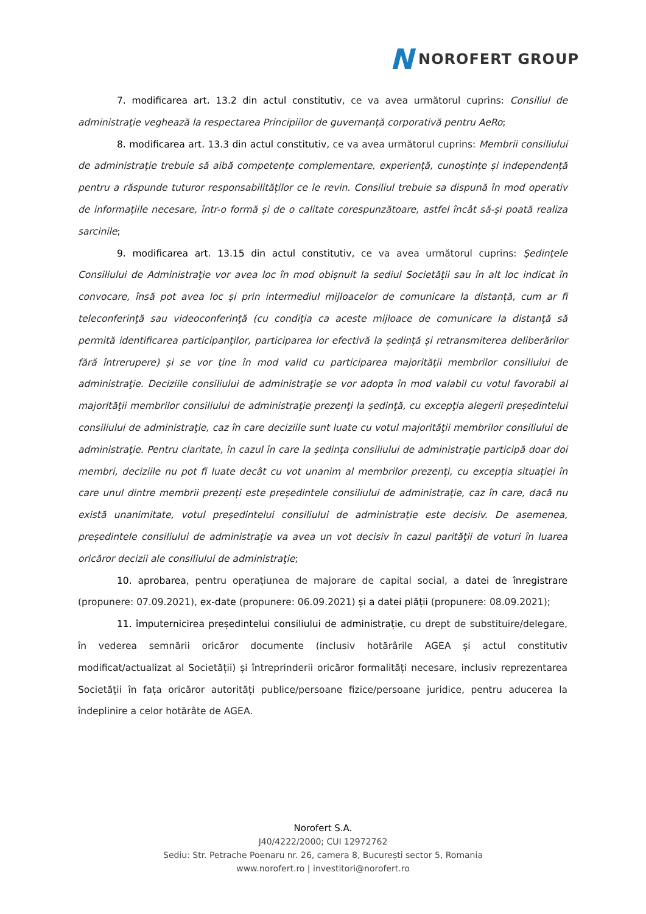N NOROFERT GROUP
7. modificarea art. 13.2 din actul constitutiv, ce va avea următorul cuprins: Consiliul de administraţie veghează la respectarea Principiilor de guvernanță corporativă pentru AeRo;
8. modificarea art. 13.3 din actul constitutiv, ce va avea următorul cuprins: Membrii consiliului de administrație trebuie să aibă competențe complementare, experiență, cunoștințe și independență pentru a răspunde tuturor responsabilităților ce le revin. Consiliul trebuie sa dispună în mod operativ de informațiile necesare, într-o formă și de o calitate corespunzătoare, astfel încât să-și poată realiza sarcinile;
9. modificarea art. 13.15 din actul constitutiv, ce va avea următorul cuprins: Şedinţele Consiliului de Administraţie vor avea loc în mod obișnuit la sediul Societăţii sau în alt loc indicat în convocare, însă pot avea loc și prin intermediul mijloacelor de comunicare la distanță, cum ar fi teleconferinţă sau videoconferinţă (cu condiţia ca aceste mijloace de comunicare la distanţă să permită identificarea participanţilor, participarea lor efectivă la ședinţă și retransmiterea deliberărilor fără întrerupere) și se vor ţine în mod valid cu participarea majorității membrilor consiliului de administraţie. Deciziile consiliului de administraţie se vor adopta în mod valabil cu votul favorabil al majorităţii membrilor consiliului de administraţie prezenţi la ședinţă, cu excepţia alegerii președintelui consiliului de administraţie, caz în care deciziile sunt luate cu votul majorităţii membrilor consiliului de administraţie. Pentru claritate, în cazul în care la ședinţa consiliului de administraţie participă doar doi membri, deciziile nu pot fi luate decât cu vot unanim al membrilor prezenţi, cu excepția situației în care unul dintre membrii prezenți este președintele consiliului de administrație, caz în care, dacă nu există unanimitate, votul președintelui consiliului de administrație este decisiv. De asemenea, președintele consiliului de administraţie va avea un vot decisiv în cazul parităţii de voturi în luarea oricăror decizii ale consiliului de administraţie;
10. aprobarea, pentru operațiunea de majorare de capital social, a datei de înregistrare (propunere: 07.09.2021), ex-date (propunere: 06.09.2021) și a datei plății (propunere: 08.09.2021);
11. împuternicirea președintelui consiliului de administrație, cu drept de substituire/delegare, în vederea semnării oricăror documente (inclusiv hotărârile AGEA și actul constitutiv modificat/actualizat al Societății) și întreprinderii oricăror formalități necesare, inclusiv reprezentarea Societății în fața oricăror autorități publice/persoane fizice/persoane juridice, pentru aducerea la îndeplinire a celor hotărâte de AGEA.
Norofert S.A.
J40/4222/2000; CUI 12972762
Sediu: Str. Petrache Poenaru nr. 26, camera 8, București sector 5, Romania
www.norofert.ro | investitori@norofert.ro